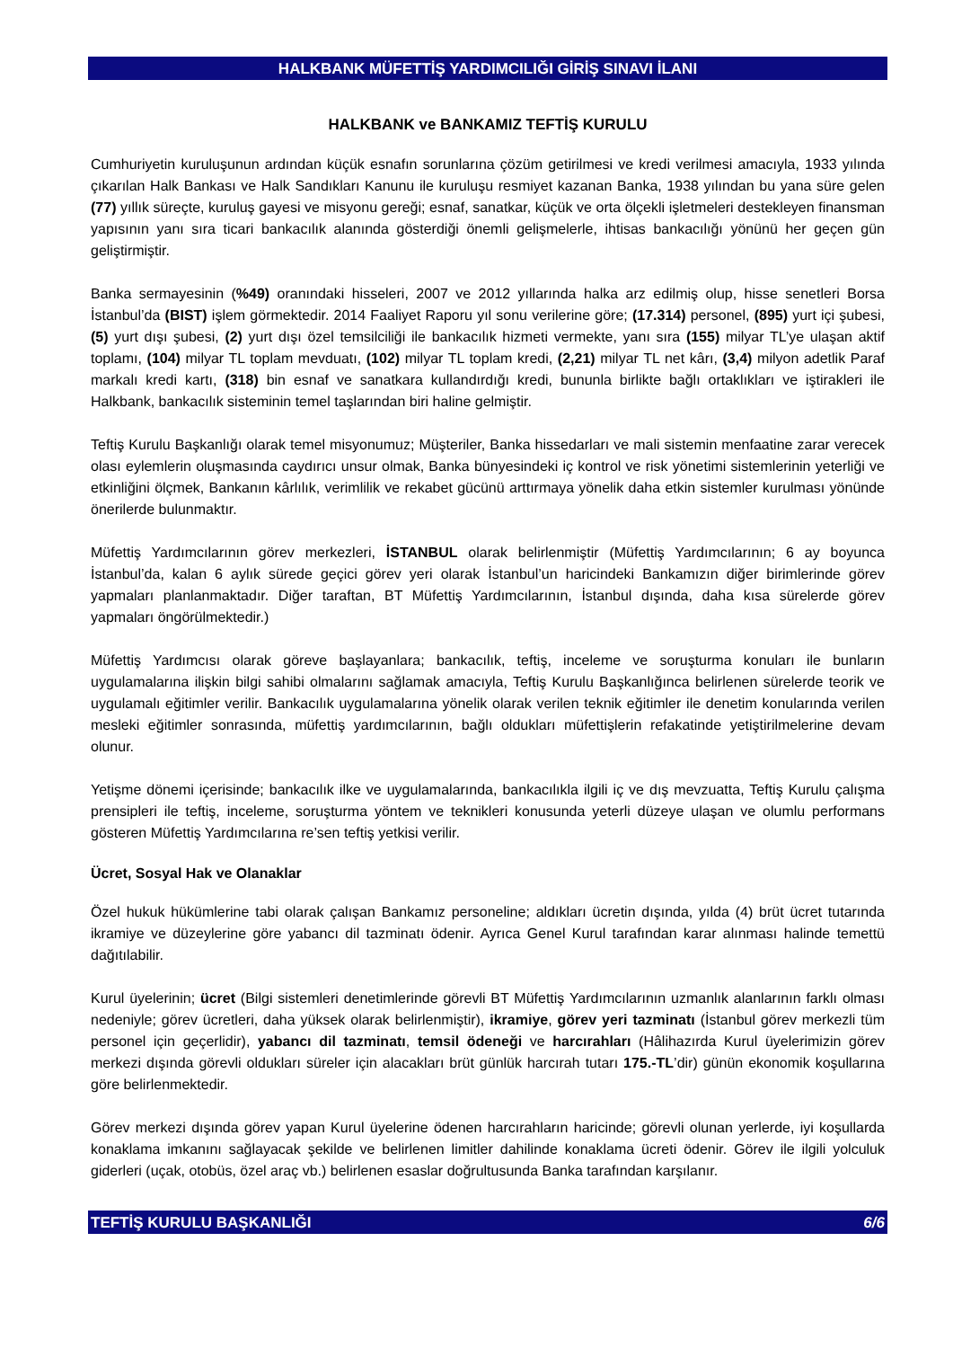HALKBANK MÜFETTİŞ YARDIMCILIĞI GİRİŞ SINAVI İLANI
HALKBANK ve BANKAMIZ TEFTİŞ KURULU
Cumhuriyetin kuruluşunun ardından küçük esnafın sorunlarına çözüm getirilmesi ve kredi verilmesi amacıyla, 1933 yılında çıkarılan Halk Bankası ve Halk Sandıkları Kanunu ile kuruluşu resmiyet kazanan Banka, 1938 yılından bu yana süre gelen (77) yıllık süreçte, kuruluş gayesi ve misyonu gereği; esnaf, sanatkar, küçük ve orta ölçekli işletmeleri destekleyen finansman yapısının yanı sıra ticari bankacılık alanında gösterdiği önemli gelişmelerle, ihtisas bankacılığı yönünü her geçen gün geliştirmiştir.
Banka sermayesinin (%49) oranındaki hisseleri, 2007 ve 2012 yıllarında halka arz edilmiş olup, hisse senetleri Borsa İstanbul’da (BIST) işlem görmektedir. 2014 Faaliyet Raporu yıl sonu verilerine göre; (17.314) personel, (895) yurt içi şubesi, (5) yurt dışı şubesi, (2) yurt dışı özel temsilciliği ile bankacılık hizmeti vermekte, yanı sıra (155) milyar TL’ye ulaşan aktif toplamı, (104) milyar TL toplam mevduatı, (102) milyar TL toplam kredi, (2,21) milyar TL net kârı, (3,4) milyon adetlik Paraf markalı kredi kartı, (318) bin esnaf ve sanatkara kullandırdığı kredi, bununla birlikte bağlı ortaklıkları ve iştirakleri ile Halkbank, bankacılık sisteminin temel taşlarından biri haline gelmiştir.
Teftiş Kurulu Başkanlığı olarak temel misyonumuz; Müşteriler, Banka hissedarları ve mali sistemin menfaatine zarar verecek olası eylemlerin oluşmasında caydırıcı unsur olmak, Banka bünyesindeki iç kontrol ve risk yönetimi sistemlerinin yeterliği ve etkinliğini ölçmek, Bankanın kârlılık, verimlilik ve rekabet gücünü arttırmaya yönelik daha etkin sistemler kurulması yönünde önerilerde bulunmaktır.
Müfettiş Yardımcılarının görev merkezleri, İSTANBUL olarak belirlenmiştir (Müfettiş Yardımcılarının; 6 ay boyunca İstanbul’da, kalan 6 aylık sürede geçici görev yeri olarak İstanbul’un haricindeki Bankamızın diğer birimlerinde görev yapmaları planlanmaktadır. Diğer taraftan, BT Müfettiş Yardımcılarının, İstanbul dışında, daha kısa sürelerde görev yapmaları öngörülmektedir.)
Müfettiş Yardımcısı olarak göreve başlayanlara; bankacılık, teftiş, inceleme ve soruşturma konuları ile bunların uygulamalarına ilişkin bilgi sahibi olmalarını sağlamak amacıyla, Teftiş Kurulu Başkanlığınca belirlenen sürelerde teorik ve uygulamalı eğitimler verilir. Bankacılık uygulamalarına yönelik olarak verilen teknik eğitimler ile denetim konularında verilen mesleki eğitimler sonrasında, müfettiş yardımcılarının, bağlı oldukları müfettişlerin refakatinde yetiştirilmelerine devam olunur.
Yetişme dönemi içerisinde; bankacılık ilke ve uygulamalarında, bankacılıkla ilgili iç ve dış mevzuatta, Teftiş Kurulu çalışma prensipleri ile teftiş, inceleme, soruşturma yöntem ve teknikleri konusunda yeterli düzeye ulaşan ve olumlu performans gösteren Müfettiş Yardımcılarına re’sen teftiş yetkisi verilir.
Ücret, Sosyal Hak ve Olanaklar
Özel hukuk hükümlerine tabi olarak çalışan Bankamız personeline; aldıkları ücretin dışında, yılda (4) brüt ücret tutarında ikramiye ve düzeylerine göre yabancı dil tazminatı ödenir. Ayrıca Genel Kurul tarafından karar alınması halinde temettü dağıtılabilir.
Kurul üyelerinin; ücret (Bilgi sistemleri denetimlerinde görevli BT Müfettiş Yardımcılarının uzmanlık alanlarının farklı olması nedeniyle; görev ücretleri, daha yüksek olarak belirlenmiştir), ikramiye, görev yeri tazminatı (İstanbul görev merkezli tüm personel için geçerlidir), yabancı dil tazminatı, temsil ödeneği ve harcırahları (Hâlihazırda Kurul üyelerimizin görev merkezi dışında görevli oldukları süreler için alacakları brüt günlük harcırah tutarı 175.-TL’dir) günün ekonomik koşullarına göre belirlenmektedir.
Görev merkezi dışında görev yapan Kurul üyelerine ödenen harcırahların haricinde; görevli olunan yerlerde, iyi koşullarda konaklama imkanını sağlayacak şekilde ve belirlenen limitler dahilinde konaklama ücreti ödenir. Görev ile ilgili yolculuk giderleri (uçak, otobüs, özel araç vb.) belirlenen esaslar doğrultusunda Banka tarafından karşılanır.
TEFTİŞ KURULU BAŞKANLIĞI 6/6